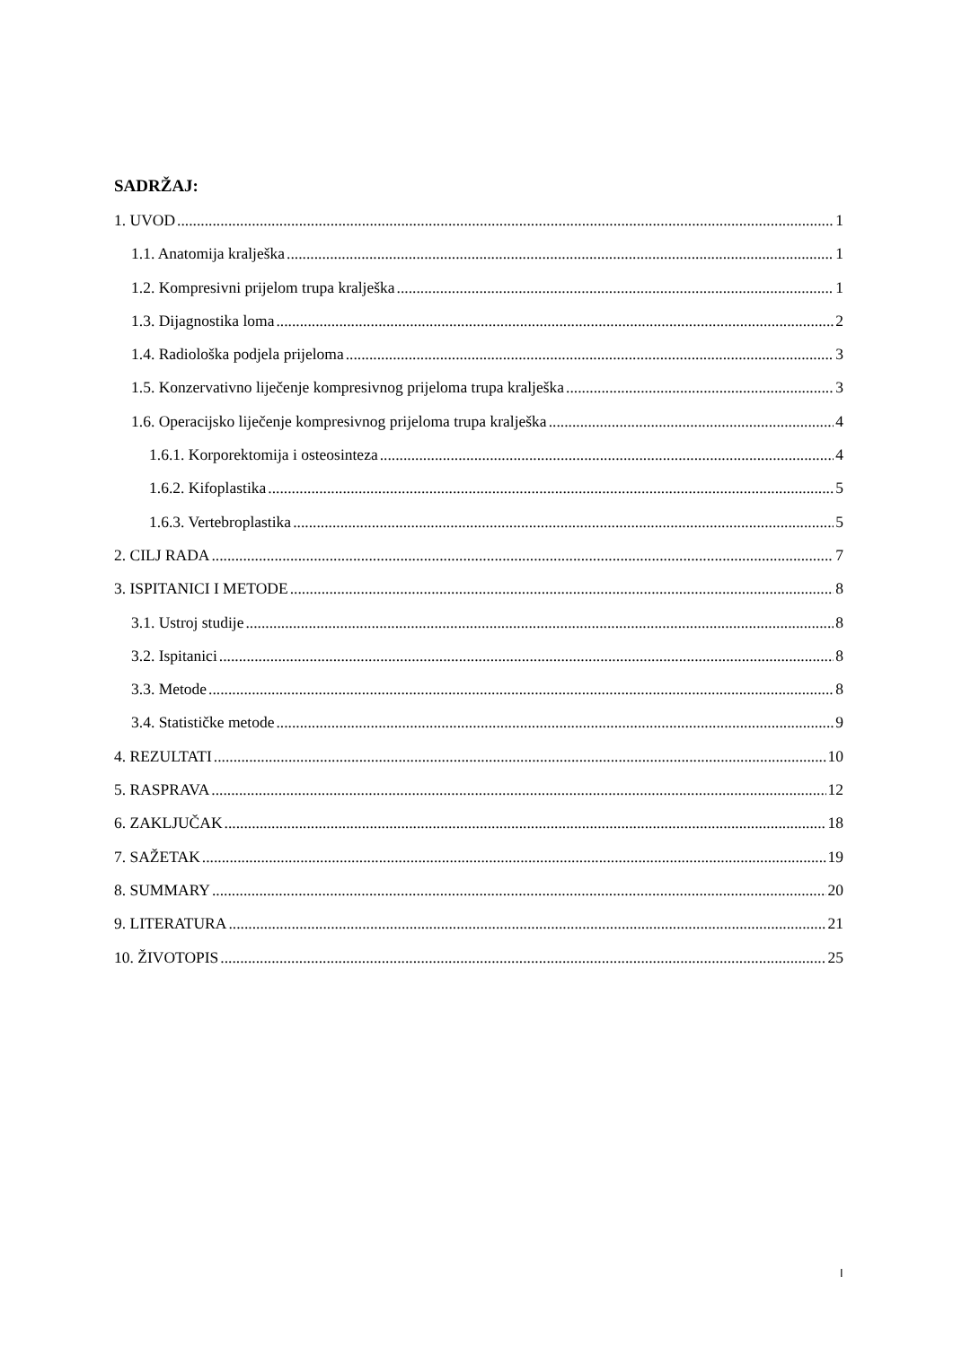SADRŽAJ:
1. UVOD 1
1.1. Anatomija kralješka 1
1.2. Kompresivni prijelom trupa kralješka 1
1.3. Dijagnostika loma 2
1.4. Radiološka podjela prijeloma 3
1.5. Konzervativno liječenje kompresivnog prijeloma trupa kralješka 3
1.6. Operacijsko liječenje kompresivnog prijeloma trupa kralješka 4
1.6.1. Korporektomija i osteosinteza 4
1.6.2. Kifoplastika 5
1.6.3. Vertebroplastika 5
2. CILJ RADA 7
3. ISPITANICI I METODE 8
3.1. Ustroj studije 8
3.2. Ispitanici 8
3.3. Metode 8
3.4. Statističke metode 9
4. REZULTATI 10
5. RASPRAVA 12
6. ZAKLJUČAK 18
7. SAŽETAK 19
8. SUMMARY 20
9. LITERATURA 21
10. ŽIVOTOPIS 25
I